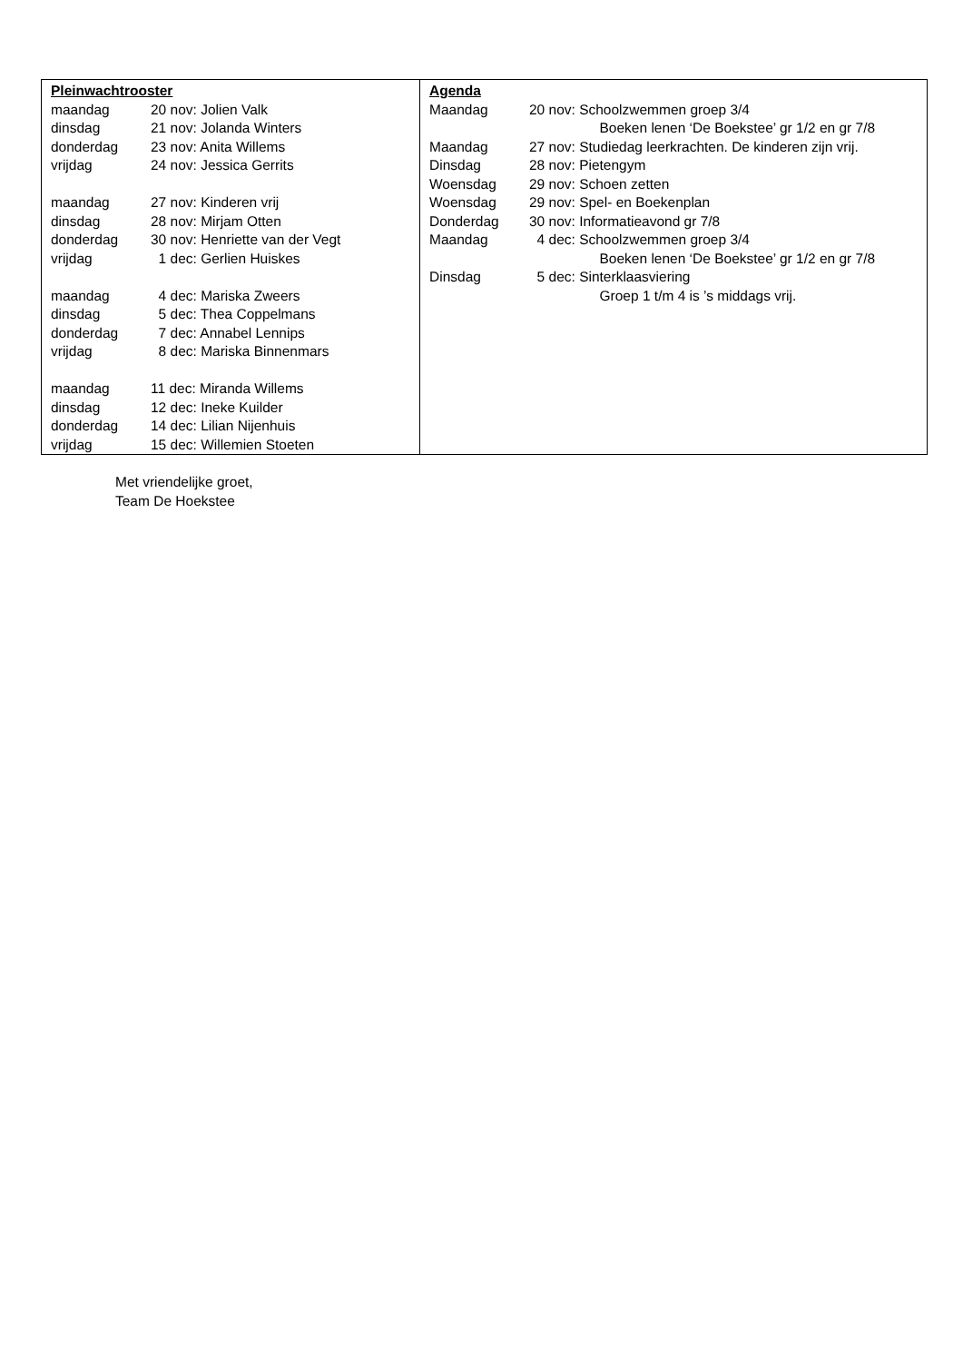Pleinwachtrooster
maandag 20 nov: Jolien Valk
dinsdag 21 nov: Jolanda Winters
donderdag 23 nov: Anita Willems
vrijdag 24 nov: Jessica Gerrits
maandag 27 nov: Kinderen vrij
dinsdag 28 nov: Mirjam Otten
donderdag 30 nov: Henriette van der Vegt
vrijdag 1 dec: Gerlien Huiskes
maandag 4 dec: Mariska Zweers
dinsdag 5 dec: Thea Coppelmans
donderdag 7 dec: Annabel Lennips
vrijdag 8 dec: Mariska Binnenmars
maandag 11 dec: Miranda Willems
dinsdag 12 dec: Ineke Kuilder
donderdag 14 dec: Lilian Nijenhuis
vrijdag 15 dec: Willemien Stoeten
Agenda
Maandag 20 nov: Schoolzwemmen groep 3/4
Boeken lenen ‘De Boekstee’ gr 1/2 en gr 7/8
Maandag 27 nov: Studiedag leerkrachten. De kinderen zijn vrij.
Dinsdag 28 nov: Pietengym
Woensdag 29 nov: Schoen zetten
Woensdag 29 nov: Spel- en Boekenplan
Donderdag 30 nov: Informatieavond gr 7/8
Maandag 4 dec: Schoolzwemmen groep 3/4
Boeken lenen ‘De Boekstee’ gr 1/2 en gr 7/8
Dinsdag 5 dec: Sinterklaasviering
Groep 1 t/m 4 is ’s middags vrij.
Met vriendelijke groet,
Team De Hoekstee